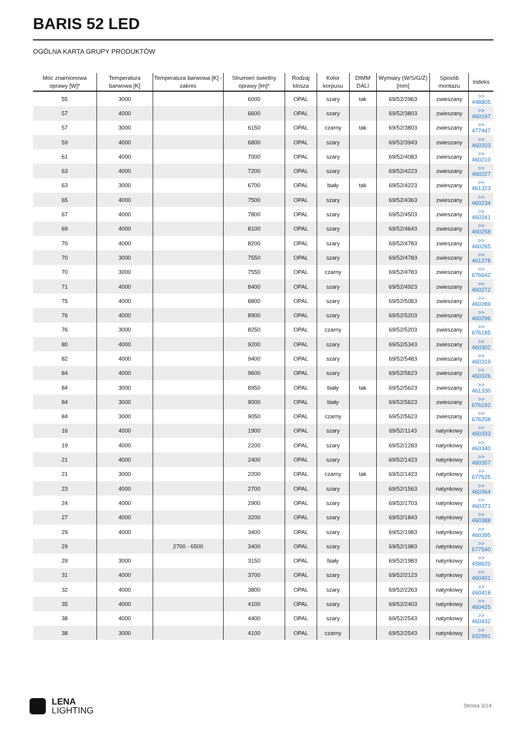BARIS 52 LED
OGÓLNA KARTA GRUPY PRODUKTÓW
| Moc znamionowa oprawy [W]* | Temperatura barwowa [K] | Temperatura barwowa [K] - zakres | Strumień świetlny oprawy [lm]* | Rodzaj klosza | Kolor korpusu | DIMM DALI | Wymiary (W/S/G/Z) [mm] | Sposób montażu | Indeks |
| --- | --- | --- | --- | --- | --- | --- | --- | --- | --- |
| 55 | 3000 | | 6000 | OPAL | szary | tak | 69/52/2963 | zwieszany | >> 448805 |
| 57 | 4000 | | 6600 | OPAL | szary | | 69/52/3803 | zwieszany | >> 460197 |
| 57 | 3000 | | 6150 | OPAL | czarny | tak | 69/52/3803 | zwieszany | >> 477447 |
| 59 | 4000 | | 6800 | OPAL | szary | | 69/52/3943 | zwieszany | >> 460203 |
| 61 | 4000 | | 7000 | OPAL | szary | | 69/52/4083 | zwieszany | >> 460210 |
| 63 | 4000 | | 7200 | OPAL | szary | | 69/52/4223 | zwieszany | >> 460227 |
| 63 | 3000 | | 6700 | OPAL | biały | tak | 69/52/4223 | zwieszany | >> 461323 |
| 65 | 4000 | | 7500 | OPAL | szary | | 69/52/4363 | zwieszany | >> 460234 |
| 67 | 4000 | | 7800 | OPAL | szary | | 69/52/4503 | zwieszany | >> 460241 |
| 69 | 4000 | | 8100 | OPAL | szary | | 69/52/4643 | zwieszany | >> 460258 |
| 70 | 4000 | | 8200 | OPAL | szary | | 69/52/4783 | zwieszany | >> 460265 |
| 70 | 3000 | | 7550 | OPAL | szary | | 69/52/4783 | zwieszany | >> 461378 |
| 70 | 3000 | | 7550 | OPAL | czarny | | 69/52/4783 | zwieszany | >> 676642 |
| 71 | 4000 | | 8400 | OPAL | szary | | 69/52/4923 | zwieszany | >> 460272 |
| 75 | 4000 | | 8800 | OPAL | szary | | 69/52/5063 | zwieszany | >> 460289 |
| 76 | 4000 | | 8900 | OPAL | szary | | 69/52/5203 | zwieszany | >> 460296 |
| 76 | 3000 | | 8250 | OPAL | czarny | | 69/52/5203 | zwieszany | >> 676185 |
| 80 | 4000 | | 9200 | OPAL | szary | | 69/52/5343 | zwieszany | >> 460302 |
| 82 | 4000 | | 9400 | OPAL | szary | | 69/52/5483 | zwieszany | >> 460319 |
| 84 | 4000 | | 9600 | OPAL | szary | | 69/52/5623 | zwieszany | >> 460326 |
| 84 | 3000 | | 8950 | OPAL | biały | tak | 69/52/5623 | zwieszany | >> 461330 |
| 84 | 3000 | | 9000 | OPAL | biały | | 69/52/5623 | zwieszany | >> 676192 |
| 84 | 3000 | | 9050 | OPAL | czarny | | 69/52/5623 | zwieszany | >> 676208 |
| 16 | 4000 | | 1900 | OPAL | szary | | 69/52/1143 | natynkowy | >> 460333 |
| 19 | 4000 | | 2200 | OPAL | szary | | 69/52/1283 | natynkowy | >> 460340 |
| 21 | 4000 | | 2400 | OPAL | szary | | 69/52/1423 | natynkowy | >> 460357 |
| 21 | 3000 | | 2200 | OPAL | czarny | tak | 69/52/1423 | natynkowy | >> 677625 |
| 23 | 4000 | | 2700 | OPAL | szary | | 69/52/1563 | natynkowy | >> 460364 |
| 24 | 4000 | | 2900 | OPAL | szary | | 69/52/1703 | natynkowy | >> 460371 |
| 27 | 4000 | | 3200 | OPAL | szary | | 69/52/1843 | natynkowy | >> 460388 |
| 29 | 4000 | | 3400 | OPAL | szary | | 69/52/1983 | natynkowy | >> 460395 |
| 29 | | 2700 - 6500 | 3400 | OPAL | szary | | 69/52/1983 | natynkowy | >> 677540 |
| 29 | 3000 | | 3150 | OPAL | biały | | 69/52/1983 | natynkowy | >> 458620 |
| 31 | 4000 | | 3700 | OPAL | szary | | 69/52/2123 | natynkowy | >> 460401 |
| 32 | 4000 | | 3800 | OPAL | szary | | 69/52/2263 | natynkowy | >> 460418 |
| 35 | 4000 | | 4100 | OPAL | szary | | 69/52/2403 | natynkowy | >> 460425 |
| 38 | 4000 | | 4400 | OPAL | szary | | 69/52/2543 | natynkowy | >> 460432 |
| 38 | 3000 | | 4100 | OPAL | czarny | | 69/52/2543 | natynkowy | >> 932991 |
LENA
LIGHTING
Strona 3/14